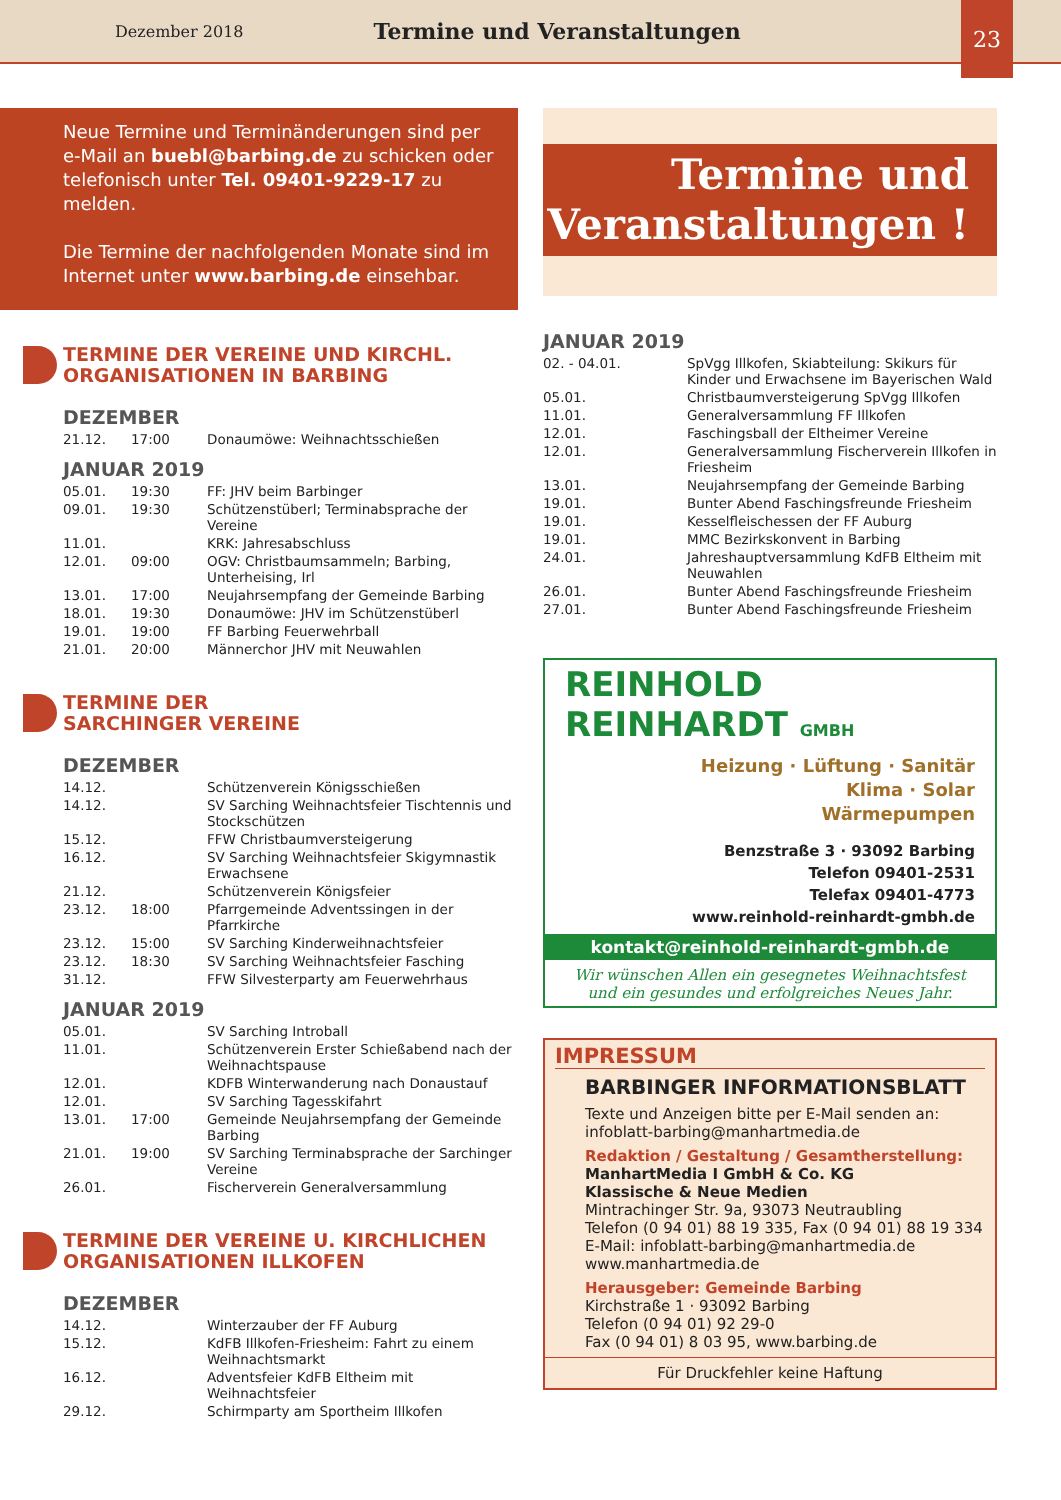Dezember 2018 Termine und Veranstaltungen 23
Neue Termine und Terminänderungen sind per e-Mail an buebl@barbing.de zu schicken oder telefonisch unter Tel. 09401-9229-17 zu melden.
Die Termine der nachfolgenden Monate sind im Internet unter www.barbing.de einsehbar.
TERMINE DER VEREINE UND KIRCHL.
ORGANISATIONEN IN BARBING
DEZEMBER
| 21.12. | 17:00 | Donaumöwe: Weihnachtsschießen |
JANUAR 2019
| 05.01. | 19:30 | FF: JHV beim Barbinger |
| 09.01. | 19:30 | Schützenstüberl; Terminabsprache der Vereine |
| 11.01. | | KRK: Jahresabschluss |
| 12.01. | 09:00 | OGV: Christbaumsammeln; Barbing, Unterheising, Irl |
| 13.01. | 17:00 | Neujahrsempfang der Gemeinde Barbing |
| 18.01. | 19:30 | Donaumöwe: JHV im Schützenstüberl |
| 19.01. | 19:00 | FF Barbing Feuerwehrball |
| 21.01. | 20:00 | Männerchor JHV mit Neuwahlen |
TERMINE DER
SARCHINGER VEREINE
DEZEMBER
| 14.12. | | Schützenverein Königsschießen |
| 14.12. | | SV Sarching Weihnachtsfeier Tischtennis und Stockschützen |
| 15.12. | | FFW Christbaumversteigerung |
| 16.12. | | SV Sarching Weihnachtsfeier Skigymnastik Erwachsene |
| 21.12. | | Schützenverein Königsfeier |
| 23.12. | 18:00 | Pfarrgemeinde Adventssingen in der Pfarrkirche |
| 23.12. | 15:00 | SV Sarching Kinderweihnachtsfeier |
| 23.12. | 18:30 | SV Sarching Weihnachtsfeier Fasching |
| 31.12. | | FFW Silvesterparty am Feuerwehrhaus |
JANUAR 2019
| 05.01. | | SV Sarching Introball |
| 11.01. | | Schützenverein Erster Schießabend nach der Weihnachtspause |
| 12.01. | | KDFB Winterwanderung nach Donaustauf |
| 12.01. | | SV Sarching Tagesskifahrt |
| 13.01. | 17:00 | Gemeinde Neujahrsempfang der Gemeinde Barbing |
| 21.01. | 19:00 | SV Sarching Terminabsprache der Sarchinger Vereine |
| 26.01. | | Fischerverein Generalversammlung |
TERMINE DER VEREINE U. KIRCHLICHEN
ORGANISATIONEN ILLKOFEN
DEZEMBER
| 14.12. | | Winterzauber der FF Auburg |
| 15.12. | | KdFB Illkofen-Friesheim: Fahrt zu einem Weihnachtsmarkt |
| 16.12. | | Adventsfeier KdFB Eltheim mit Weihnachtsfeier |
| 29.12. | | Schirmparty am Sportheim Illkofen |
Termine und
Veranstaltungen !
JANUAR 2019
| 02. - 04.01. | SpVgg Illkofen, Skiabteilung: Skikurs für Kinder und Erwachsene im Bayerischen Wald |
| 05.01. | Christbaumversteigerung SpVgg Illkofen |
| 11.01. | Generalversammlung FF Illkofen |
| 12.01. | Faschingsball der Eltheimer Vereine |
| 12.01. | Generalversammlung Fischerverein Illkofen in Friesheim |
| 13.01. | Neujahrsempfang der Gemeinde Barbing |
| 19.01. | Bunter Abend Faschingsfreunde Friesheim |
| 19.01. | Kesselfleischessen der FF Auburg |
| 19.01. | MMC Bezirkskonvent in Barbing |
| 24.01. | Jahreshauptversammlung KdFB Eltheim mit Neuwahlen |
| 26.01. | Bunter Abend Faschingsfreunde Friesheim |
| 27.01. | Bunter Abend Faschingsfreunde Friesheim |
REINHOLD REINHARDT GMBH
Heizung · Lüftung · Sanitär
Klima · Solar
Wärmepumpen
Benzstraße 3 · 93092 Barbing
Telefon 09401-2531
Telefax 09401-4773
www.reinhold-reinhardt-gmbh.de
kontakt@reinhold-reinhardt-gmbh.de
Wir wünschen Allen ein gesegnetes Weihnachtsfest und ein gesundes und erfolgreiches Neues Jahr.
IMPRESSUM
BARBINGER INFORMATIONSBLATT
Texte und Anzeigen bitte per E-Mail senden an:
infoblatt-barbing@manhartmedia.de
Redaktion / Gestaltung / Gesamtherstellung:
ManhartMedia I GmbH & Co. KG
Klassische & Neue Medien
Mintrachinger Str. 9a, 93073 Neutraubling
Telefon (0 94 01) 88 19 335, Fax (0 94 01) 88 19 334
E-Mail: infoblatt-barbing@manhartmedia.de
www.manhartmedia.de
Herausgeber: Gemeinde Barbing
Kirchstraße 1 · 93092 Barbing
Telefon (0 94 01) 92 29-0
Fax (0 94 01) 8 03 95, www.barbing.de
Für Druckfehler keine Haftung